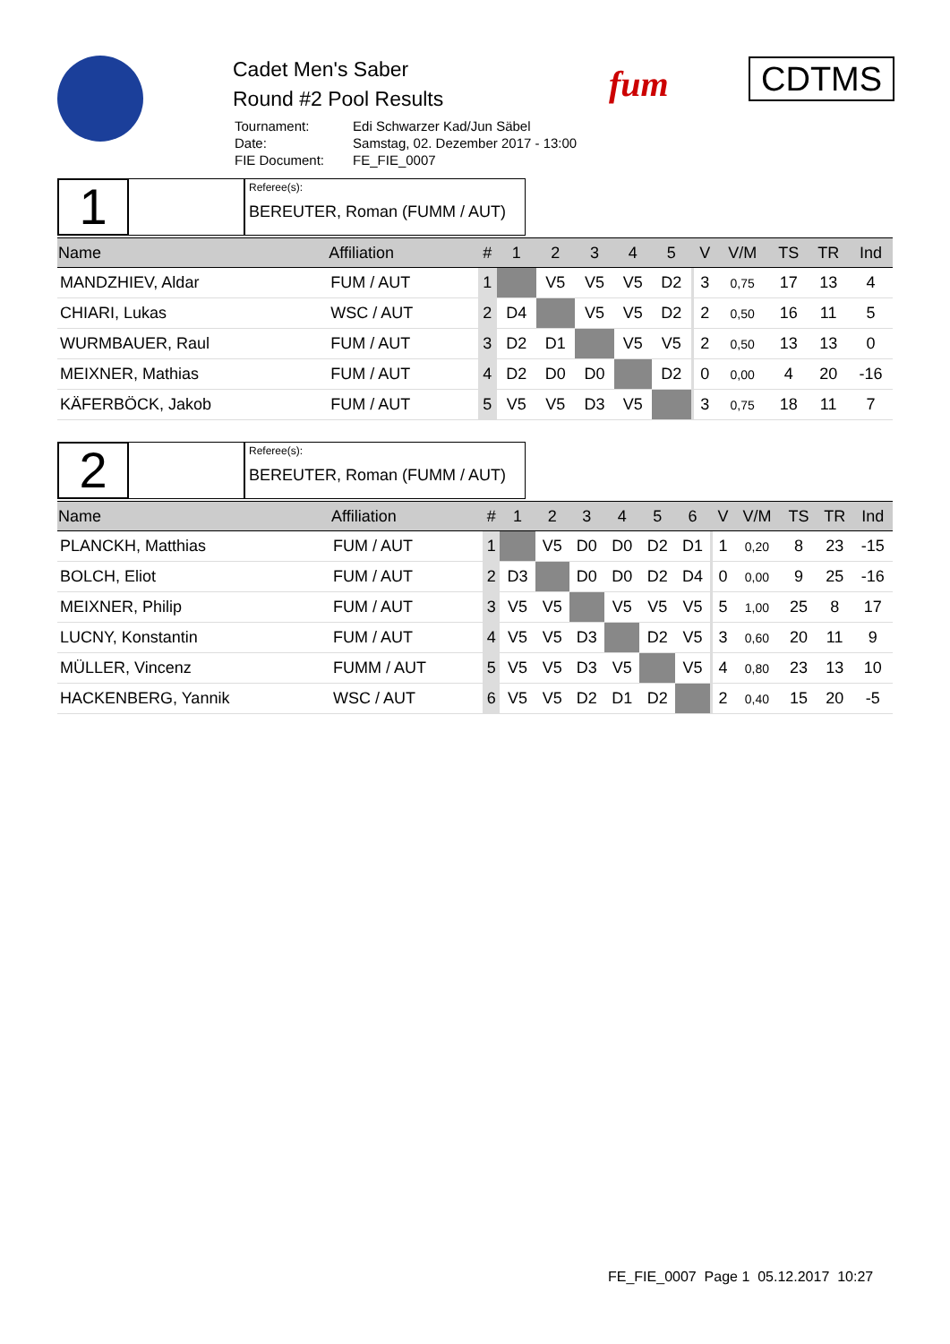Cadet Men's Saber
Round #2 Pool Results
| Tournament: | Edi Schwarzer Kad/Jun Säbel |
| Date: | Samstag, 02. Dezember 2017 - 13:00 |
| FIE Document: | FE_FIE_0007 |
fum CDTMS
1
Referee(s):
BEREUTER, Roman (FUMM / AUT)
| Name | Affiliation | # | 1 | 2 | 3 | 4 | 5 | | V | V/M | TS | TR | Ind |
| --- | --- | --- | --- | --- | --- | --- | --- | --- | --- | --- | --- | --- | --- |
| MANDZHIEV, Aldar | FUM / AUT | 1 | | V5 | V5 | V5 | D2 | | 3 | 0,75 | 17 | 13 | 4 |
| CHIARI, Lukas | WSC / AUT | 2 | D4 | | V5 | V5 | D2 | | 2 | 0,50 | 16 | 11 | 5 |
| WURMBAUER, Raul | FUM / AUT | 3 | D2 | D1 | | V5 | V5 | | 2 | 0,50 | 13 | 13 | 0 |
| MEIXNER, Mathias | FUM / AUT | 4 | D2 | D0 | D0 | | D2 | | 0 | 0,00 | 4 | 20 | -16 |
| KÄFERBÖCK, Jakob | FUM / AUT | 5 | V5 | V5 | D3 | V5 | | | 3 | 0,75 | 18 | 11 | 7 |
2
Referee(s):
BEREUTER, Roman (FUMM / AUT)
| Name | Affiliation | # | 1 | 2 | 3 | 4 | 5 | 6 | | V | V/M | TS | TR | Ind |
| --- | --- | --- | --- | --- | --- | --- | --- | --- | --- | --- | --- | --- | --- | --- |
| PLANCKH, Matthias | FUM / AUT | 1 | | V5 | D0 | D0 | D2 | D1 | | 1 | 0,20 | 8 | 23 | -15 |
| BOLCH, Eliot | FUM / AUT | 2 | D3 | | D0 | D0 | D2 | D4 | | 0 | 0,00 | 9 | 25 | -16 |
| MEIXNER, Philip | FUM / AUT | 3 | V5 | V5 | | V5 | V5 | V5 | | 5 | 1,00 | 25 | 8 | 17 |
| LUCNY, Konstantin | FUM / AUT | 4 | V5 | V5 | D3 | | D2 | V5 | | 3 | 0,60 | 20 | 11 | 9 |
| MÜLLER, Vincenz | FUMM / AUT | 5 | V5 | V5 | D3 | V5 | | V5 | | 4 | 0,80 | 23 | 13 | 10 |
| HACKENBERG, Yannik | WSC / AUT | 6 | V5 | V5 | D2 | D1 | D2 | | | 2 | 0,40 | 15 | 20 | -5 |
FE_FIE_0007 Page 1 05.12.2017 10:27